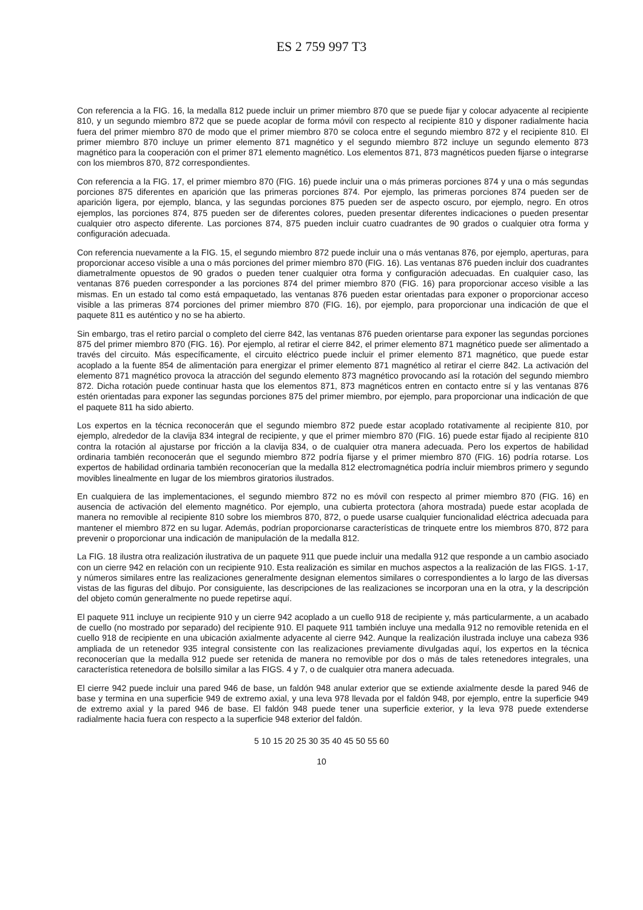ES 2 759 997 T3
Con referencia a la FIG. 16, la medalla 812 puede incluir un primer miembro 870 que se puede fijar y colocar adyacente al recipiente 810, y un segundo miembro 872 que se puede acoplar de forma móvil con respecto al recipiente 810 y disponer radialmente hacia fuera del primer miembro 870 de modo que el primer miembro 870 se coloca entre el segundo miembro 872 y el recipiente 810. El primer miembro 870 incluye un primer elemento 871 magnético y el segundo miembro 872 incluye un segundo elemento 873 magnético para la cooperación con el primer 871 elemento magnético. Los elementos 871, 873 magnéticos pueden fijarse o integrarse con los miembros 870, 872 correspondientes.
Con referencia a la FIG. 17, el primer miembro 870 (FIG. 16) puede incluir una o más primeras porciones 874 y una o más segundas porciones 875 diferentes en aparición que las primeras porciones 874. Por ejemplo, las primeras porciones 874 pueden ser de aparición ligera, por ejemplo, blanca, y las segundas porciones 875 pueden ser de aspecto oscuro, por ejemplo, negro. En otros ejemplos, las porciones 874, 875 pueden ser de diferentes colores, pueden presentar diferentes indicaciones o pueden presentar cualquier otro aspecto diferente. Las porciones 874, 875 pueden incluir cuatro cuadrantes de 90 grados o cualquier otra forma y configuración adecuada.
Con referencia nuevamente a la FIG. 15, el segundo miembro 872 puede incluir una o más ventanas 876, por ejemplo, aperturas, para proporcionar acceso visible a una o más porciones del primer miembro 870 (FIG. 16). Las ventanas 876 pueden incluir dos cuadrantes diametralmente opuestos de 90 grados o pueden tener cualquier otra forma y configuración adecuadas. En cualquier caso, las ventanas 876 pueden corresponder a las porciones 874 del primer miembro 870 (FIG. 16) para proporcionar acceso visible a las mismas. En un estado tal como está empaquetado, las ventanas 876 pueden estar orientadas para exponer o proporcionar acceso visible a las primeras 874 porciones del primer miembro 870 (FIG. 16), por ejemplo, para proporcionar una indicación de que el paquete 811 es auténtico y no se ha abierto.
Sin embargo, tras el retiro parcial o completo del cierre 842, las ventanas 876 pueden orientarse para exponer las segundas porciones 875 del primer miembro 870 (FIG. 16). Por ejemplo, al retirar el cierre 842, el primer elemento 871 magnético puede ser alimentado a través del circuito. Más específicamente, el circuito eléctrico puede incluir el primer elemento 871 magnético, que puede estar acoplado a la fuente 854 de alimentación para energizar el primer elemento 871 magnético al retirar el cierre 842. La activación del elemento 871 magnético provoca la atracción del segundo elemento 873 magnético provocando así la rotación del segundo miembro 872. Dicha rotación puede continuar hasta que los elementos 871, 873 magnéticos entren en contacto entre sí y las ventanas 876 estén orientadas para exponer las segundas porciones 875 del primer miembro, por ejemplo, para proporcionar una indicación de que el paquete 811 ha sido abierto.
Los expertos en la técnica reconocerán que el segundo miembro 872 puede estar acoplado rotativamente al recipiente 810, por ejemplo, alrededor de la clavija 834 integral de recipiente, y que el primer miembro 870 (FIG. 16) puede estar fijado al recipiente 810 contra la rotación al ajustarse por fricción a la clavija 834, o de cualquier otra manera adecuada. Pero los expertos de habilidad ordinaria también reconocerán que el segundo miembro 872 podría fijarse y el primer miembro 870 (FIG. 16) podría rotarse. Los expertos de habilidad ordinaria también reconocerían que la medalla 812 electromagnética podría incluir miembros primero y segundo movibles linealmente en lugar de los miembros giratorios ilustrados.
En cualquiera de las implementaciones, el segundo miembro 872 no es móvil con respecto al primer miembro 870 (FIG. 16) en ausencia de activación del elemento magnético. Por ejemplo, una cubierta protectora (ahora mostrada) puede estar acoplada de manera no removible al recipiente 810 sobre los miembros 870, 872, o puede usarse cualquier funcionalidad eléctrica adecuada para mantener el miembro 872 en su lugar. Además, podrían proporcionarse características de trinquete entre los miembros 870, 872 para prevenir o proporcionar una indicación de manipulación de la medalla 812.
La FIG. 18 ilustra otra realización ilustrativa de un paquete 911 que puede incluir una medalla 912 que responde a un cambio asociado con un cierre 942 en relación con un recipiente 910. Esta realización es similar en muchos aspectos a la realización de las FIGS. 1-17, y números similares entre las realizaciones generalmente designan elementos similares o correspondientes a lo largo de las diversas vistas de las figuras del dibujo. Por consiguiente, las descripciones de las realizaciones se incorporan una en la otra, y la descripción del objeto común generalmente no puede repetirse aquí.
El paquete 911 incluye un recipiente 910 y un cierre 942 acoplado a un cuello 918 de recipiente y, más particularmente, a un acabado de cuello (no mostrado por separado) del recipiente 910. El paquete 911 también incluye una medalla 912 no removible retenida en el cuello 918 de recipiente en una ubicación axialmente adyacente al cierre 942. Aunque la realización ilustrada incluye una cabeza 936 ampliada de un retenedor 935 integral consistente con las realizaciones previamente divulgadas aquí, los expertos en la técnica reconocerían que la medalla 912 puede ser retenida de manera no removible por dos o más de tales retenedores integrales, una característica retenedora de bolsillo similar a las FIGS. 4 y 7, o de cualquier otra manera adecuada.
El cierre 942 puede incluir una pared 946 de base, un faldón 948 anular exterior que se extiende axialmente desde la pared 946 de base y termina en una superficie 949 de extremo axial, y una leva 978 llevada por el faldón 948, por ejemplo, entre la superficie 949 de extremo axial y la pared 946 de base. El faldón 948 puede tener una superficie exterior, y la leva 978 puede extenderse radialmente hacia fuera con respecto a la superficie 948 exterior del faldón.
5 10 15 20 25 30 35 40 45 50 55 60
10